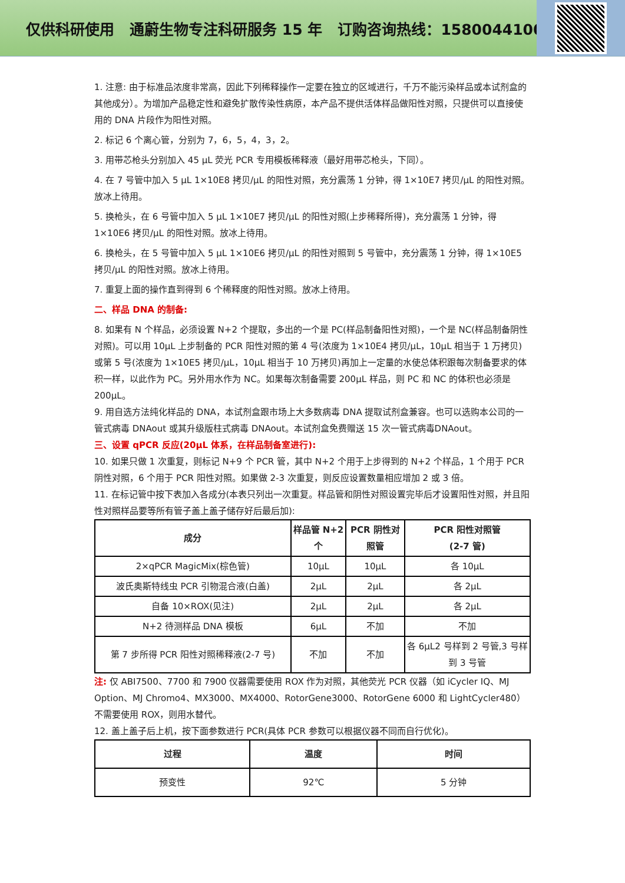仅供科研使用 通蔚生物专注科研服务 15 年 订购咨询热线：15800441009
1. 注意: 由于标准品浓度非常高，因此下列稀释操作一定要在独立的区域进行，千万不能污染样品或本试剂盒的其他成分）。为增加产品稳定性和避免扩散传染性病原，本产品不提供活体样品做阳性对照，只提供可以直接使用的 DNA 片段作为阳性对照。
2. 标记 6 个离心管，分别为 7，6，5，4，3，2。
3. 用带芯枪头分别加入 45 μL 荧光 PCR 专用模板稀释液（最好用带芯枪头，下同）。
4. 在 7 号管中加入 5 μL 1×10E8 拷贝/μL 的阳性对照，充分震荡 1 分钟，得 1×10E7 拷贝/μL 的阳性对照。放冰上待用。
5. 换枪头，在 6 号管中加入 5 μL 1×10E7 拷贝/μL 的阳性对照(上步稀释所得)，充分震荡 1 分钟，得 1×10E6 拷贝/μL 的阳性对照。放冰上待用。
6. 换枪头，在 5 号管中加入 5 μL 1×10E6 拷贝/μL 的阳性对照到 5 号管中，充分震荡 1 分钟，得 1×10E5 拷贝/μL 的阳性对照。放冰上待用。
7. 重复上面的操作直到得到 6 个稀释度的阳性对照。放冰上待用。
二、样品 DNA 的制备:
8. 如果有 N 个样品，必须设置 N+2 个提取，多出的一个是 PC(样品制备阳性对照)，一个是 NC(样品制备阴性对照)。可以用 10μL 上步制备的 PCR 阳性对照的第 4 号(浓度为 1×10E4 拷贝/μL，10μL 相当于 1 万拷贝)或第 5 号(浓度为 1×10E5 拷贝/μL，10μL 相当于 10 万拷贝)再加上一定量的水使总体积跟每次制备要求的体积一样，以此作为 PC。另外用水作为 NC。如果每次制备需要 200μL 样品，则 PC 和 NC 的体积也必须是 200μL。
9. 用自选方法纯化样品的 DNA，本试剂盒跟市场上大多数病毒 DNA 提取试剂盒兼容。也可以选购本公司的一管式病毒 DNAout 或其升级版柱式病毒 DNAout。本试剂盒免费赠送 15 次一管式病毒DNAout。
三、设置 qPCR 反应(20μL 体系，在样品制备室进行):
10. 如果只做 1 次重复，则标记 N+9 个 PCR 管，其中 N+2 个用于上步得到的 N+2 个样品，1 个用于 PCR 阴性对照，6 个用于 PCR 阳性对照。如果做 2-3 次重复，则反应设置数量相应增加 2 或 3 倍。
11. 在标记管中按下表加入各成分(本表只列出一次重复。样品管和阴性对照设置完毕后才设置阳性对照，并且阳性对照样品要等所有管子盖上盖子储存好后最后加):
| 成分 | 样品管 N+2 个 | PCR 阴性对照管 | PCR 阳性对照管 (2-7 管) |
| --- | --- | --- | --- |
| 2×qPCR MagicMix(棕色管) | 10μL | 10μL | 各 10μL |
| 波氏奥斯特线虫 PCR 引物混合液(白盖) | 2μL | 2μL | 各 2μL |
| 自备 10×ROX(见注) | 2μL | 2μL | 各 2μL |
| N+2 待测样品 DNA 模板 | 6μL | 不加 | 不加 |
| 第 7 步所得 PCR 阳性对照稀释液(2-7 号) | 不加 | 不加 | 各 6μL2 号样到 2 号管,3 号样到 3 号管 |
注: 仅 ABI7500、7700 和 7900 仪器需要使用 ROX 作为对照，其他荧光 PCR 仪器（如 iCycler IQ、MJ Option、MJ Chromo4、MX3000、MX4000、RotorGene3000、RotorGene 6000 和 LightCycler480）不需要使用 ROX，则用水替代。
12. 盖上盖子后上机，按下面参数进行 PCR(具体 PCR 参数可以根据仪器不同而自行优化)。
| 过程 | 温度 | 时间 |
| --- | --- | --- |
| 预变性 | 92℃ | 5 分钟 |